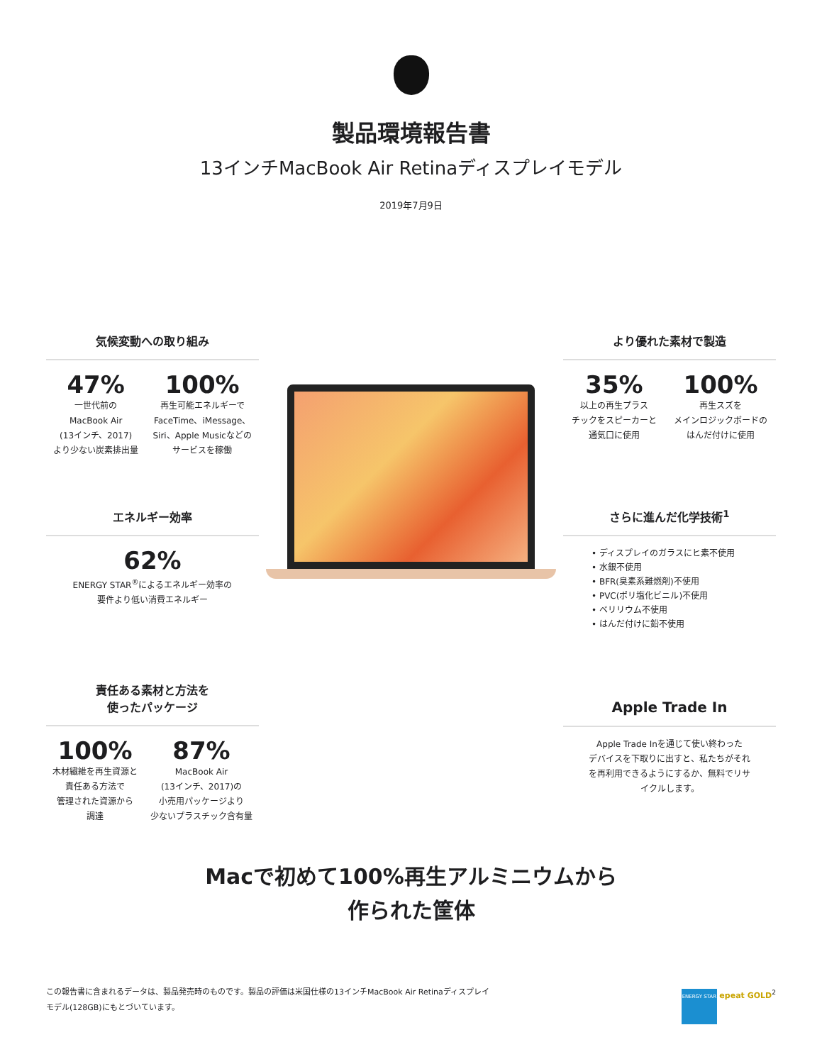製品環境報告書
13インチMacBook Air Retinaディスプレイモデル
2019年7月9日
気候変動への取り組み
47%
一世代前の
MacBook Air
(13インチ、2017)
より少ない炭素排出量
100%
再生可能エネルギーで
FaceTime、iMessage、
Siri、Apple Musicなどの
サービスを稼働
より優れた素材で製造
35%
以上の再生プラス
チックをスピーカーと
通気口に使用
100%
再生スズを
メインロジックボードの
はんだ付けに使用
エネルギー効率
62%
ENERGY STAR<sup>®</sup>によるエネルギー効率の
要件より低い消費エネルギー
さらに進んだ化学技術<sup>1</sup>
• ディスプレイのガラスにヒ素不使用
• 水銀不使用
• BFR(臭素系難燃剤)不使用
• PVC(ポリ塩化ビニル)不使用
• ベリリウム不使用
• はんだ付けに鉛不使用
責任ある素材と方法を
使ったパッケージ
100%
木材繊維を再生資源と
責任ある方法で
管理された資源から
調達
87%
MacBook Air
(13インチ、2017)の
小売用パッケージより
少ないプラスチック含有量
Apple Trade In
Apple Trade Inを通じて使い終わった
デバイスを下取りに出すと、私たちがそれ
を再利用できるようにするか、無料でリサ
イクルします。
Macで初めて100%再生アルミニウムから
作られた筐体
この報告書に含まれるデータは、製品発売時のものです。製品の評価は米国仕様の13インチMacBook Air Retinaディスプレイ
モデル(128GB)にもとづいています。
ENERGY STAR epeat GOLD<sup>2</sup>